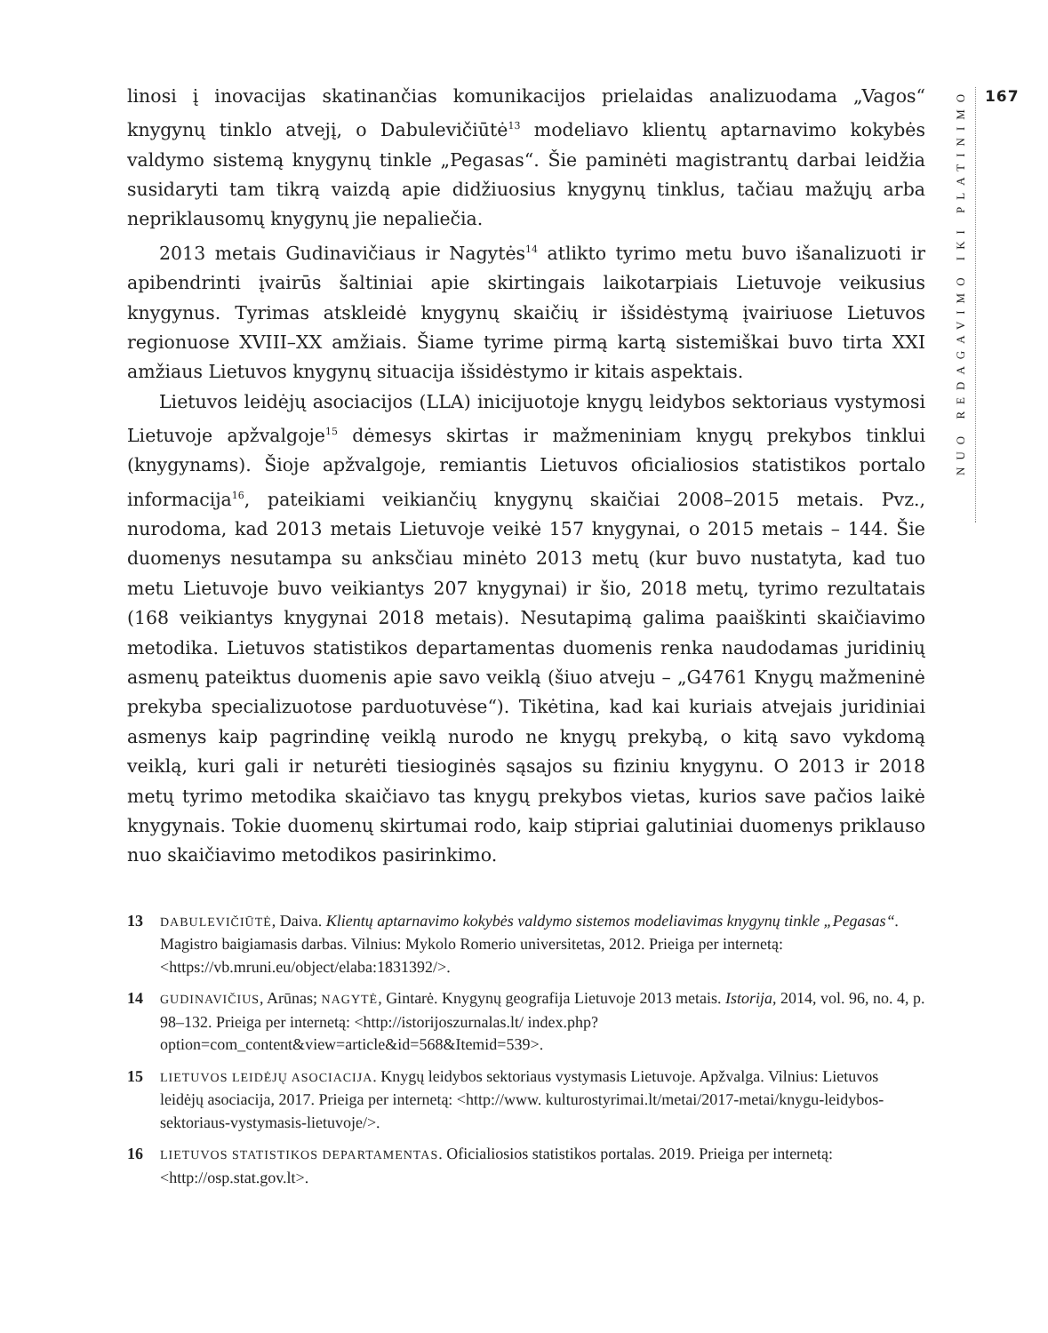linosi į inovacijas skatinančias komunikacijos prielaidas analizuodama „Vagos“ knygynų tinklo atvejį, o Dabulevičiūtė<sup>13</sup> modeliavo klientų aptarnavimo kokybės valdymo sistemą knygynų tinkle „Pegasas“. Šie paminėti magistrantų darbai leidžia susidaryti tam tikrą vaizdą apie didžiuosius knygynų tinklus, tačiau mažųjų arba nepriklausomų knygynų jie nepaliečia.
2013 metais Gudinavičiaus ir Nagytės<sup>14</sup> atlikto tyrimo metu buvo išanalizuoti ir apibendrinti įvairūs šaltiniai apie skirtingais laikotarpiais Lietuvoje veikusius knygynus. Tyrimas atskleidė knygynų skaičių ir išsidėstymą įvairiuose Lietuvos regionuose XVIII–XX amžiais. Šiame tyrime pirmą kartą sistemiškai buvo tirta XXI amžiaus Lietuvos knygynų situacija išsidėstymo ir kitais aspektais.
Lietuvos leidėjų asociacijos (LLA) inicijuotoje knygų leidybos sektoriaus vystymosi Lietuvoje apžvalgoje<sup>15</sup> dėmesys skirtas ir mažmeniniam knygų prekybos tinklui (knygynams). Šioje apžvalgoje, remiantis Lietuvos oficialiosios statistikos portalo informacija<sup>16</sup>, pateikiami veikiančių knygynų skaičiai 2008–2015 metais. Pvz., nurodoma, kad 2013 metais Lietuvoje veikė 157 knygynai, o 2015 metais – 144. Šie duomenys nesutampa su anksčiau minėto 2013 metų (kur buvo nustatyta, kad tuo metu Lietuvoje buvo veikiantys 207 knygynai) ir šio, 2018 metų, tyrimo rezultatais (168 veikiantys knygynai 2018 metais). Nesutapimą galima paaiškinti skaičiavimo metodika. Lietuvos statistikos departamentas duomenis renka naudodamas juridinių asmenų pateiktus duomenis apie savo veiklą (šiuo atveju – „G4761 Knygų mažmeninė prekyba specializuotose parduotuvėse“). Tikėtina, kad kai kuriais atvejais juridiniai asmenys kaip pagrindinę veiklą nurodo ne knygų prekybą, o kitą savo vykdomą veiklą, kuri gali ir neturėti tiesioginės sąsajos su fiziniu knygynu. O 2013 ir 2018 metų tyrimo metodika skaičiavo tas knygų prekybos vietas, kurios save pačios laikė knygynais. Tokie duomenų skirtumai rodo, kaip stipriai galutiniai duomenys priklauso nuo skaičiavimo metodikos pasirinkimo.
13 DABULEVIČIŪTĖ, Daiva. Klientų aptarnavimo kokybės valdymo sistemos modeliavimas knygynų tinkle „Pegasas“. Magistro baigiamasis darbas. Vilnius: Mykolo Romerio universitetas, 2012. Prieiga per internetą: <https://vb.mruni.eu/object/elaba:1831392/>.
14 GUDINAVIČIUS, Arūnas; NAGYTĖ, Gintarė. Knygynų geografija Lietuvoje 2013 metais. Istorija, 2014, vol. 96, no. 4, p. 98–132. Prieiga per internetą: <http://istorijoszurnalas.lt/ index.php?option=com_content&view=article&id=568&Itemid=539>.
15 LIETUVOS LEIDĖJŲ ASOCIACIJA. Knygų leidybos sektoriaus vystymasis Lietuvoje. Apžvalga. Vilnius: Lietuvos leidėjų asociacija, 2017. Prieiga per internetą: <http://www. kulturostyrimai.lt/metai/2017-metai/knygu-leidybos-sektoriaus-vystymasis-lietuvoje/>.
16 LIETUVOS STATISTIKOS DEPARTAMENTAS. Oficialiosios statistikos portalas. 2019. Prieiga per internetą: <http://osp.stat.gov.lt>.
NUO REDAGAVIMO IKI PLATINIMO
167